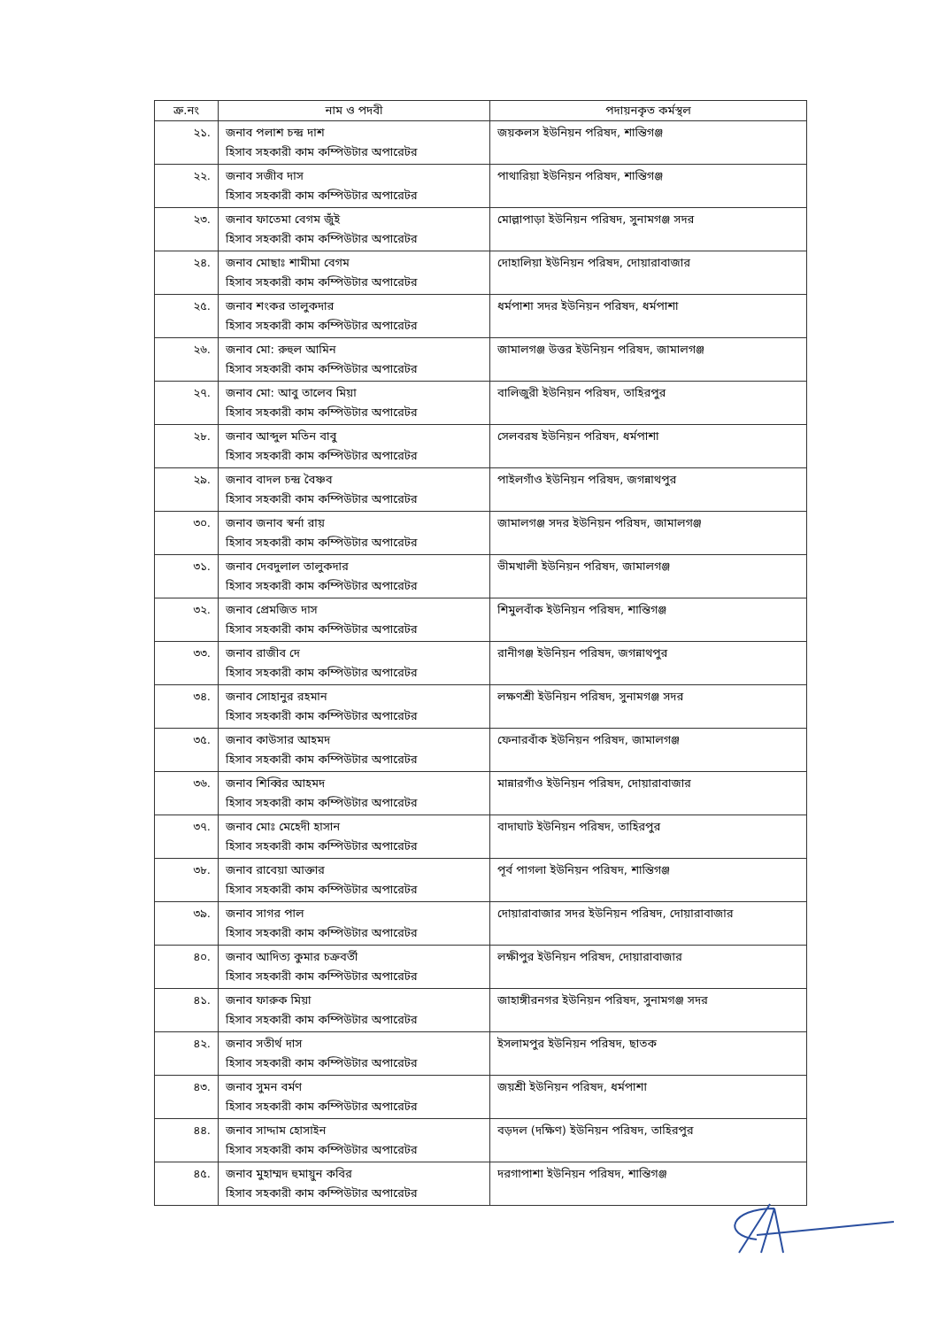| ক্র.নং | নাম ও পদবী | পদায়নকৃত কর্মস্থল |
| --- | --- | --- |
| ২১. | জনাব পলাশ চন্দ্র দাশ হিসাব সহকারী কাম কম্পিউটার অপারেটর | জয়কলস ইউনিয়ন পরিষদ, শান্তিগঞ্জ |
| ২২. | জনাব সজীব দাস হিসাব সহকারী কাম কম্পিউটার অপারেটর | পাথারিয়া ইউনিয়ন পরিষদ, শান্তিগঞ্জ |
| ২৩. | জনাব ফাতেমা বেগম জুঁই হিসাব সহকারী কাম কম্পিউটার অপারেটর | মোল্লাপাড়া ইউনিয়ন পরিষদ, সুনামগঞ্জ সদর |
| ২৪. | জনাব মোছাঃ শামীমা বেগম হিসাব সহকারী কাম কম্পিউটার অপারেটর | দোহালিয়া ইউনিয়ন পরিষদ, দোয়ারাবাজার |
| ২৫. | জনাব শংকর তালুকদার হিসাব সহকারী কাম কম্পিউটার অপারেটর | ধর্মপাশা সদর ইউনিয়ন পরিষদ, ধর্মপাশা |
| ২৬. | জনাব মো: রুহুল আমিন হিসাব সহকারী কাম কম্পিউটার অপারেটর | জামালগঞ্জ উত্তর ইউনিয়ন পরিষদ, জামালগঞ্জ |
| ২৭. | জনাব মো: আবু তালেব মিয়া হিসাব সহকারী কাম কম্পিউটার অপারেটর | বালিজুরী ইউনিয়ন পরিষদ, তাহিরপুর |
| ২৮. | জনাব আব্দুল মতিন বাবু হিসাব সহকারী কাম কম্পিউটার অপারেটর | সেলবরষ ইউনিয়ন পরিষদ, ধর্মপাশা |
| ২৯. | জনাব বাদল চন্দ্র বৈষ্ণব হিসাব সহকারী কাম কম্পিউটার অপারেটর | পাইলগাঁও ইউনিয়ন পরিষদ, জগন্নাথপুর |
| ৩০. | জনাব জনাব স্বর্না রায় হিসাব সহকারী কাম কম্পিউটার অপারেটর | জামালগঞ্জ সদর ইউনিয়ন পরিষদ, জামালগঞ্জ |
| ৩১. | জনাব দেবদুলাল তালুকদার হিসাব সহকারী কাম কম্পিউটার অপারেটর | ভীমখালী ইউনিয়ন পরিষদ, জামালগঞ্জ |
| ৩২. | জনাব প্রেমজিত দাস হিসাব সহকারী কাম কম্পিউটার অপারেটর | শিমুলবাঁক ইউনিয়ন পরিষদ, শান্তিগঞ্জ |
| ৩৩. | জনাব রাজীব দে হিসাব সহকারী কাম কম্পিউটার অপারেটর | রানীগঞ্জ ইউনিয়ন পরিষদ, জগন্নাথপুর |
| ৩৪. | জনাব সোহানুর রহমান হিসাব সহকারী কাম কম্পিউটার অপারেটর | লক্ষণশ্রী ইউনিয়ন পরিষদ, সুনামগঞ্জ সদর |
| ৩৫. | জনাব কাউসার আহমদ হিসাব সহকারী কাম কম্পিউটার অপারেটর | ফেনারবাঁক ইউনিয়ন পরিষদ, জামালগঞ্জ |
| ৩৬. | জনাব শিব্বির আহমদ হিসাব সহকারী কাম কম্পিউটার অপারেটর | মান্নারগাঁও ইউনিয়ন পরিষদ, দোয়ারাবাজার |
| ৩৭. | জনাব মোঃ মেহেদী হাসান হিসাব সহকারী কাম কম্পিউটার অপারেটর | বাদাঘাট ইউনিয়ন পরিষদ, তাহিরপুর |
| ৩৮. | জনাব রাবেয়া আক্তার হিসাব সহকারী কাম কম্পিউটার অপারেটর | পূর্ব পাগলা ইউনিয়ন পরিষদ, শান্তিগঞ্জ |
| ৩৯. | জনাব সাগর পাল হিসাব সহকারী কাম কম্পিউটার অপারেটর | দোয়ারাবাজার সদর ইউনিয়ন পরিষদ, দোয়ারাবাজার |
| ৪০. | জনাব আদিত্য কুমার চক্রবর্তী হিসাব সহকারী কাম কম্পিউটার অপারেটর | লক্ষীপুর ইউনিয়ন পরিষদ, দোয়ারাবাজার |
| ৪১. | জনাব ফারুক মিয়া হিসাব সহকারী কাম কম্পিউটার অপারেটর | জাহাঙ্গীরনগর ইউনিয়ন পরিষদ, সুনামগঞ্জ সদর |
| ৪২. | জনাব সতীর্থ দাস হিসাব সহকারী কাম কম্পিউটার অপারেটর | ইসলামপুর ইউনিয়ন পরিষদ, ছাতক |
| ৪৩. | জনাব সুমন বর্মণ হিসাব সহকারী কাম কম্পিউটার অপারেটর | জয়শ্রী ইউনিয়ন পরিষদ, ধর্মপাশা |
| ৪৪. | জনাব সাদ্দাম হোসাইন হিসাব সহকারী কাম কম্পিউটার অপারেটর | বড়দল (দক্ষিণ) ইউনিয়ন পরিষদ, তাহিরপুর |
| ৪৫. | জনাব মুহাম্মদ হুমায়ুন কবির হিসাব সহকারী কাম কম্পিউটার অপারেটর | দরগাপাশা ইউনিয়ন পরিষদ, শান্তিগঞ্জ |